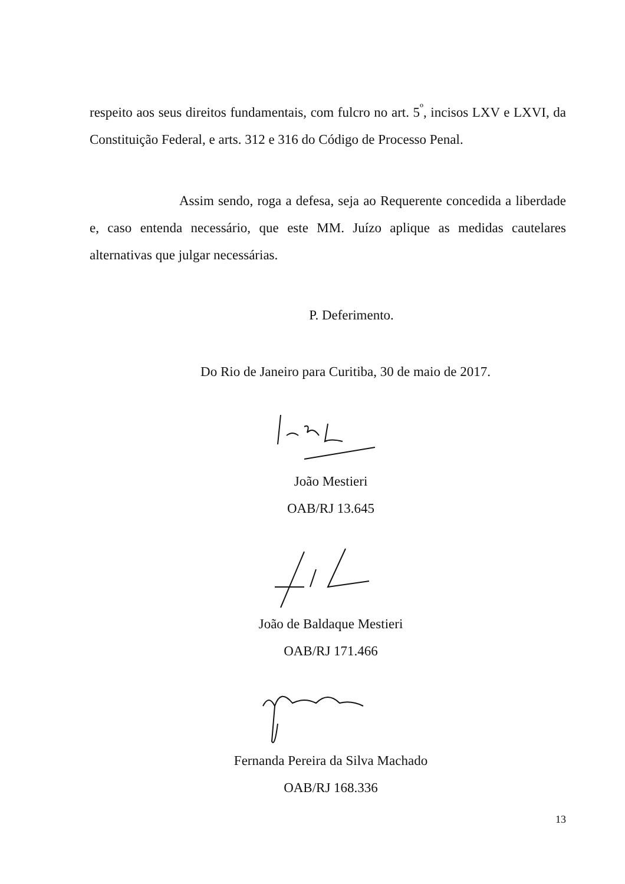respeito aos seus direitos fundamentais, com fulcro no art. 5<sup>º</sup>, incisos LXV e LXVI, da Constituição Federal, e arts. 312 e 316 do Código de Processo Penal.
Assim sendo, roga a defesa, seja ao Requerente concedida a liberdade e, caso entenda necessário, que este MM. Juízo aplique as medidas cautelares alternativas que julgar necessárias.
P. Deferimento.
Do Rio de Janeiro para Curitiba, 30 de maio de 2017.
João Mestieri
OAB/RJ 13.645
João de Baldaque Mestieri
OAB/RJ 171.466
Fernanda Pereira da Silva Machado
OAB/RJ 168.336
13